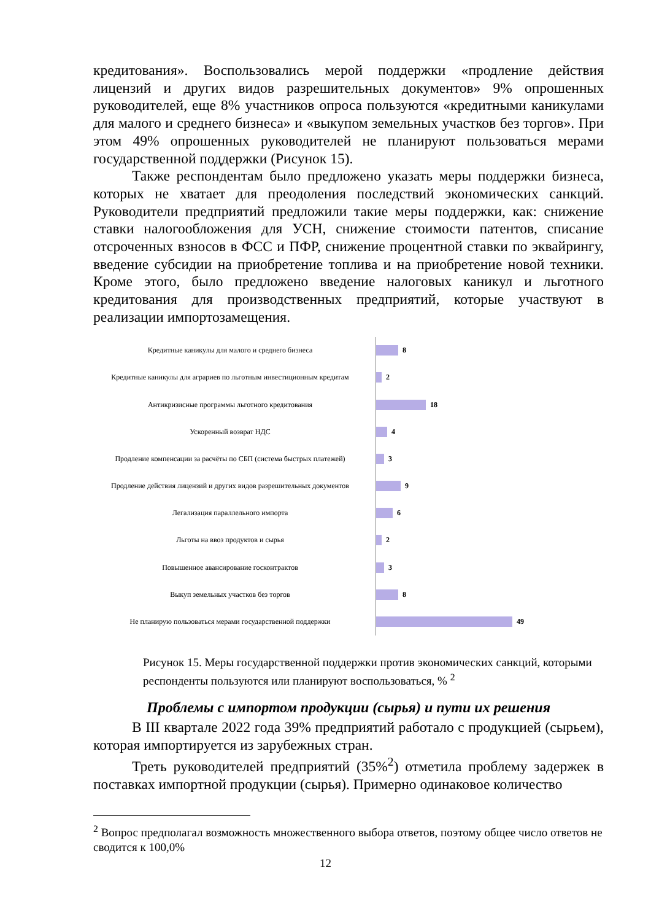кредитования». Воспользовались мерой поддержки «продление действия лицензий и других видов разрешительных документов» 9% опрошенных руководителей, еще 8% участников опроса пользуются «кредитными каникулами для малого и среднего бизнеса» и «выкупом земельных участков без торгов». При этом 49% опрошенных руководителей не планируют пользоваться мерами государственной поддержки (Рисунок 15).
Также респондентам было предложено указать меры поддержки бизнеса, которых не хватает для преодоления последствий экономических санкций. Руководители предприятий предложили такие меры поддержки, как: снижение ставки налогообложения для УСН, снижение стоимости патентов, списание отсроченных взносов в ФСС и ПФР, снижение процентной ставки по эквайрингу, введение субсидии на приобретение топлива и на приобретение новой техники. Кроме этого, было предложено введение налоговых каникул и льготного кредитования для производственных предприятий, которые участвуют в реализации импортозамещения.
Кредитные каникулы для малого и среднего бизнеса
8
Кредитные каникулы для аграриев по льготным инвестиционным кредитам
2
Антикризисные программы льготного кредитования
18
Ускоренный возврат НДС
4
Продление компенсации за расчёты по СБП (система быстрых платежей)
3
Продление действия лицензий и других видов разрешительных документов
9
Легализация параллельного импорта
6
Льготы на ввоз продуктов и сырья
2
Повышенное авансирование госконтрактов
3
Выкуп земельных участков без торгов
8
Не планирую пользоваться мерами государственной поддержки
49
Рисунок 15. Меры государственной поддержки против экономических санкций, которыми респонденты пользуются или планируют воспользоваться, % <sup>2</sup>
Проблемы с импортом продукции (сырья) и пути их решения
В III квартале 2022 года 39% предприятий работало с продукцией (сырьем), которая импортируется из зарубежных стран.
Треть руководителей предприятий (35%<sup>2</sup>) отметила проблему задержек в поставках импортной продукции (сырья). Примерно одинаковое количество
<sup>2</sup> Вопрос предполагал возможность множественного выбора ответов, поэтому общее число ответов не сводится к 100,0%
12